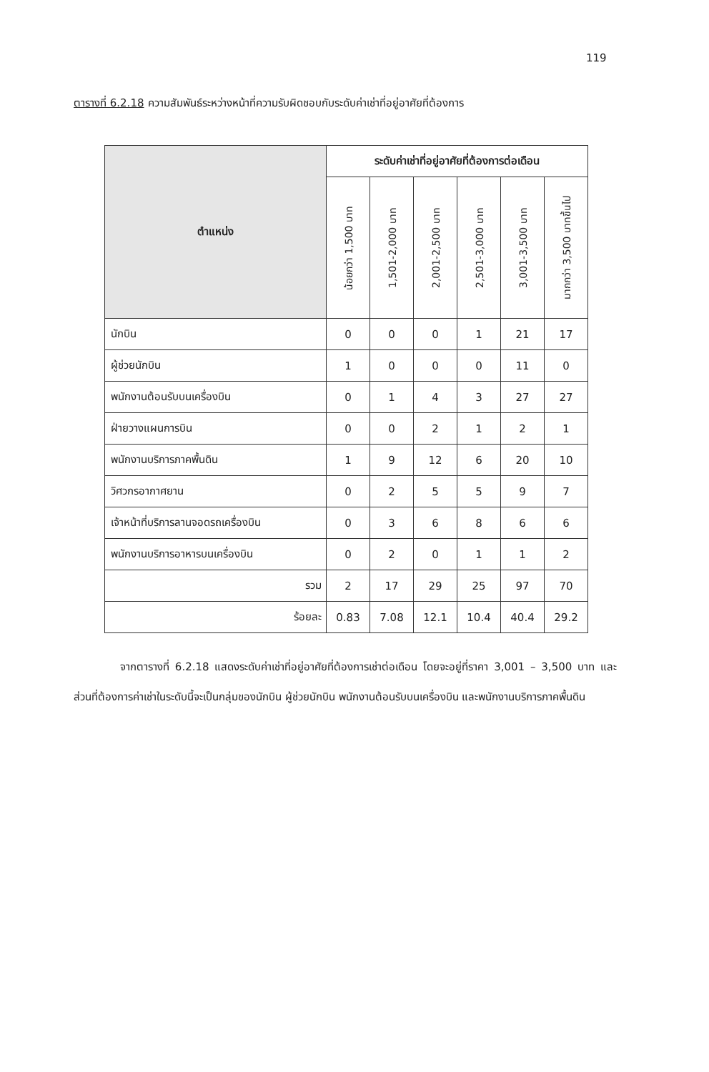119
ตารางที่ 6.2.18 ความสัมพันธ์ระหว่างหน้าที่ความรับผิดชอบกับระดับค่าเช่าที่อยู่อาศัยที่ต้องการ
| ตำแหน่ง | ระดับค่าเช่าที่อยู่อาศัยที่ต้องการต่อเดือน | | | | | |
| --- | --- | --- | --- | --- | --- | --- |
| | น้อยกว่า 1,500 บาท | 1,501-2,000 บาท | 2,001-2,500 บาท | 2,501-3,000 บาท | 3,001-3,500 บาท | มากกว่า 3,500 บาทขึ้นไป |
| นักบิน | 0 | 0 | 0 | 1 | 21 | 17 |
| ผู้ช่วยนักบิน | 1 | 0 | 0 | 0 | 11 | 0 |
| พนักงานต้อนรับบนเครื่องบิน | 0 | 1 | 4 | 3 | 27 | 27 |
| ฝ่ายวางแผนการบิน | 0 | 0 | 2 | 1 | 2 | 1 |
| พนักงานบริการภาคพื้นดิน | 1 | 9 | 12 | 6 | 20 | 10 |
| วิศวกรอากาศยาน | 0 | 2 | 5 | 5 | 9 | 7 |
| เจ้าหน้าที่บริการลานจอดรถเครื่องบิน | 0 | 3 | 6 | 8 | 6 | 6 |
| พนักงานบริการอาหารบนเครื่องบิน | 0 | 2 | 0 | 1 | 1 | 2 |
| รวม | 2 | 17 | 29 | 25 | 97 | 70 |
| ร้อยละ | 0.83 | 7.08 | 12.1 | 10.4 | 40.4 | 29.2 |
จากตารางที่ 6.2.18 แสดงระดับค่าเช่าที่อยู่อาศัยที่ต้องการเช่าต่อเดือน โดยจะอยู่ที่ราคา 3,001 – 3,500 บาท และส่วนที่ต้องการค่าเช่าในระดับนี้จะเป็นกลุ่มของนักบิน ผู้ช่วยนักบิน พนักงานต้อนรับบนเครื่องบิน และพนักงานบริการภาคพื้นดิน